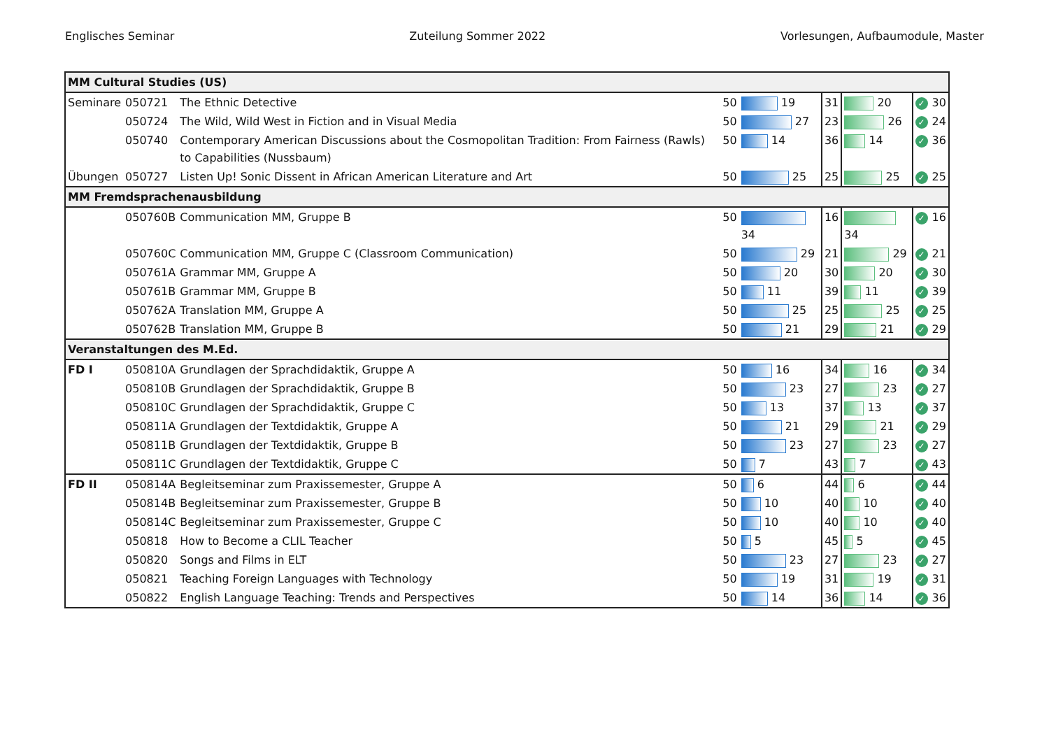Englisches Seminar Zuteilung Sommer 2022 Vorlesungen, Aufbaumodule, Master
| MM Cultural Studies (US) | | | | | | | | |
| Seminare | 050721 | The Ethnic Detective | 50 | 19 | 31 | 20 | ✓ | 30 |
| | 050724 | The Wild, Wild West in Fiction and in Visual Media | 50 | 27 | 23 | 26 | ✓ | 24 |
| | 050740 | Contemporary American Discussions about the Cosmopolitan Tradition: From Fairness (Rawls) to Capabilities (Nussbaum) | 50 | 14 | 36 | 14 | ✓ | 36 |
| Übungen | 050727 | Listen Up! Sonic Dissent in African American Literature and Art | 50 | 25 | 25 | 25 | ✓ | 25 |
| MM Fremdsprachenausbildung | | | | | | | | |
| | 050760B | Communication MM, Gruppe B | 50 | 34 | 16 | 34 | ✓ | 16 |
| | 050760C | Communication MM, Gruppe C (Classroom Communication) | 50 | 29 | 21 | 29 | ✓ | 21 |
| | 050761A | Grammar MM, Gruppe A | 50 | 20 | 30 | 20 | ✓ | 30 |
| | 050761B | Grammar MM, Gruppe B | 50 | 11 | 39 | 11 | ✓ | 39 |
| | 050762A | Translation MM, Gruppe A | 50 | 25 | 25 | 25 | ✓ | 25 |
| | 050762B | Translation MM, Gruppe B | 50 | 21 | 29 | 21 | ✓ | 29 |
| Veranstaltungen des M.Ed. | | | | | | | | |
| FD I | 050810A | Grundlagen der Sprachdidaktik, Gruppe A | 50 | 16 | 34 | 16 | ✓ | 34 |
| | 050810B | Grundlagen der Sprachdidaktik, Gruppe B | 50 | 23 | 27 | 23 | ✓ | 27 |
| | 050810C | Grundlagen der Sprachdidaktik, Gruppe C | 50 | 13 | 37 | 13 | ✓ | 37 |
| | 050811A | Grundlagen der Textdidaktik, Gruppe A | 50 | 21 | 29 | 21 | ✓ | 29 |
| | 050811B | Grundlagen der Textdidaktik, Gruppe B | 50 | 23 | 27 | 23 | ✓ | 27 |
| | 050811C | Grundlagen der Textdidaktik, Gruppe C | 50 | 7 | 43 | 7 | ✓ | 43 |
| FD II | 050814A | Begleitseminar zum Praxissemester, Gruppe A | 50 | 6 | 44 | 6 | ✓ | 44 |
| | 050814B | Begleitseminar zum Praxissemester, Gruppe B | 50 | 10 | 40 | 10 | ✓ | 40 |
| | 050814C | Begleitseminar zum Praxissemester, Gruppe C | 50 | 10 | 40 | 10 | ✓ | 40 |
| | 050818 | How to Become a CLIL Teacher | 50 | 5 | 45 | 5 | ✓ | 45 |
| | 050820 | Songs and Films in ELT | 50 | 23 | 27 | 23 | ✓ | 27 |
| | 050821 | Teaching Foreign Languages with Technology | 50 | 19 | 31 | 19 | ✓ | 31 |
| | 050822 | English Language Teaching: Trends and Perspectives | 50 | 14 | 36 | 14 | ✓ | 36 |